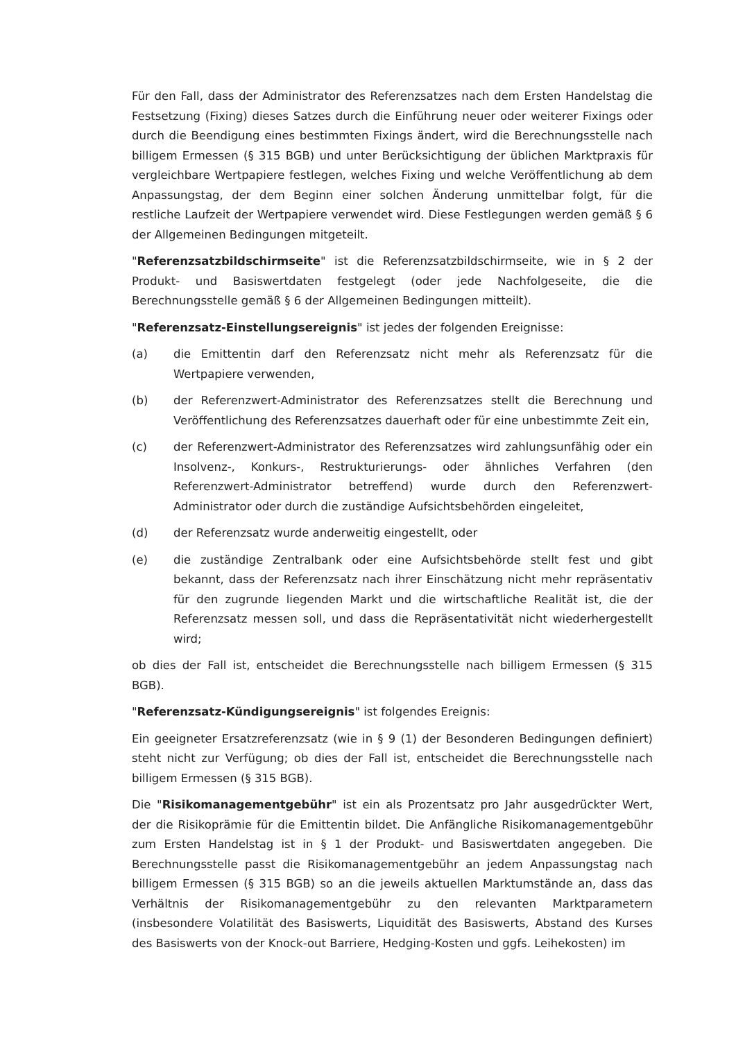Für den Fall, dass der Administrator des Referenzsatzes nach dem Ersten Handelstag die Festsetzung (Fixing) dieses Satzes durch die Einführung neuer oder weiterer Fixings oder durch die Beendigung eines bestimmten Fixings ändert, wird die Berechnungsstelle nach billigem Ermessen (§ 315 BGB) und unter Berücksichtigung der üblichen Marktpraxis für vergleichbare Wertpapiere festlegen, welches Fixing und welche Veröffentlichung ab dem Anpassungstag, der dem Beginn einer solchen Änderung unmittelbar folgt, für die restliche Laufzeit der Wertpapiere verwendet wird. Diese Festlegungen werden gemäß § 6 der Allgemeinen Bedingungen mitgeteilt.
"Referenzsatzbildschirmseite" ist die Referenzsatzbildschirmseite, wie in § 2 der Produkt- und Basiswertdaten festgelegt (oder jede Nachfolgeseite, die die Berechnungsstelle gemäß § 6 der Allgemeinen Bedingungen mitteilt).
"Referenzsatz-Einstellungsereignis" ist jedes der folgenden Ereignisse:
(a) die Emittentin darf den Referenzsatz nicht mehr als Referenzsatz für die Wertpapiere verwenden,
(b) der Referenzwert-Administrator des Referenzsatzes stellt die Berechnung und Veröffentlichung des Referenzsatzes dauerhaft oder für eine unbestimmte Zeit ein,
(c) der Referenzwert-Administrator des Referenzsatzes wird zahlungsunfähig oder ein Insolvenz-, Konkurs-, Restrukturierungs- oder ähnliches Verfahren (den Referenzwert-Administrator betreffend) wurde durch den Referenzwert-Administrator oder durch die zuständige Aufsichtsbehörden eingeleitet,
(d) der Referenzsatz wurde anderweitig eingestellt, oder
(e) die zuständige Zentralbank oder eine Aufsichtsbehörde stellt fest und gibt bekannt, dass der Referenzsatz nach ihrer Einschätzung nicht mehr repräsentativ für den zugrunde liegenden Markt und die wirtschaftliche Realität ist, die der Referenzsatz messen soll, und dass die Repräsentativität nicht wiederhergestellt wird;
ob dies der Fall ist, entscheidet die Berechnungsstelle nach billigem Ermessen (§ 315 BGB).
"Referenzsatz-Kündigungsereignis" ist folgendes Ereignis:
Ein geeigneter Ersatzreferenzsatz (wie in § 9 (1) der Besonderen Bedingungen definiert) steht nicht zur Verfügung; ob dies der Fall ist, entscheidet die Berechnungsstelle nach billigem Ermessen (§ 315 BGB).
Die "Risikomanagementgebühr" ist ein als Prozentsatz pro Jahr ausgedrückter Wert, der die Risikoprämie für die Emittentin bildet. Die Anfängliche Risikomanagementgebühr zum Ersten Handelstag ist in § 1 der Produkt- und Basiswertdaten angegeben. Die Berechnungsstelle passt die Risikomanagementgebühr an jedem Anpassungstag nach billigem Ermessen (§ 315 BGB) so an die jeweils aktuellen Marktumstände an, dass das Verhältnis der Risikomanagementgebühr zu den relevanten Marktparametern (insbesondere Volatilität des Basiswerts, Liquidität des Basiswerts, Abstand des Kurses des Basiswerts von der Knock-out Barriere, Hedging-Kosten und ggfs. Leihekosten) im